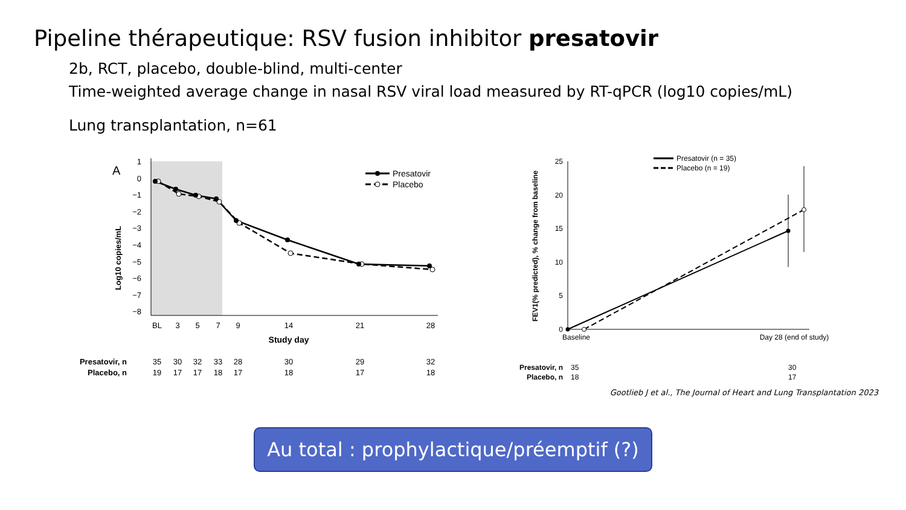Pipeline thérapeutique: RSV fusion inhibitor presatovir
2b, RCT, placebo, double-blind, multi-center
Time-weighted average change in nasal RSV viral load measured by RT-qPCR (log10 copies/mL)
Lung transplantation, n=61
A
1
0
−1
−2
−3
−4
−5
−6
−7
−8
Log10 copies/mL
BL
3
5
7
9
14
21
28
Study day
Presatovir
Placebo
Presatovir, n
35
30
32
33
28
30
29
32
Placebo, n
19
17
17
18
17
18
17
18
25
20
15
10
5
0
FEV1(% predicted), % change from baseline
Presatovir (n = 35)
Placebo (n = 19)
Baseline
Day 28 (end of study)
Presatovir, n
35
30
Placebo, n
18
17
Gootlieb J et al., The Journal of Heart and Lung Transplantation 2023
Au total : prophylactique/préemptif (?)